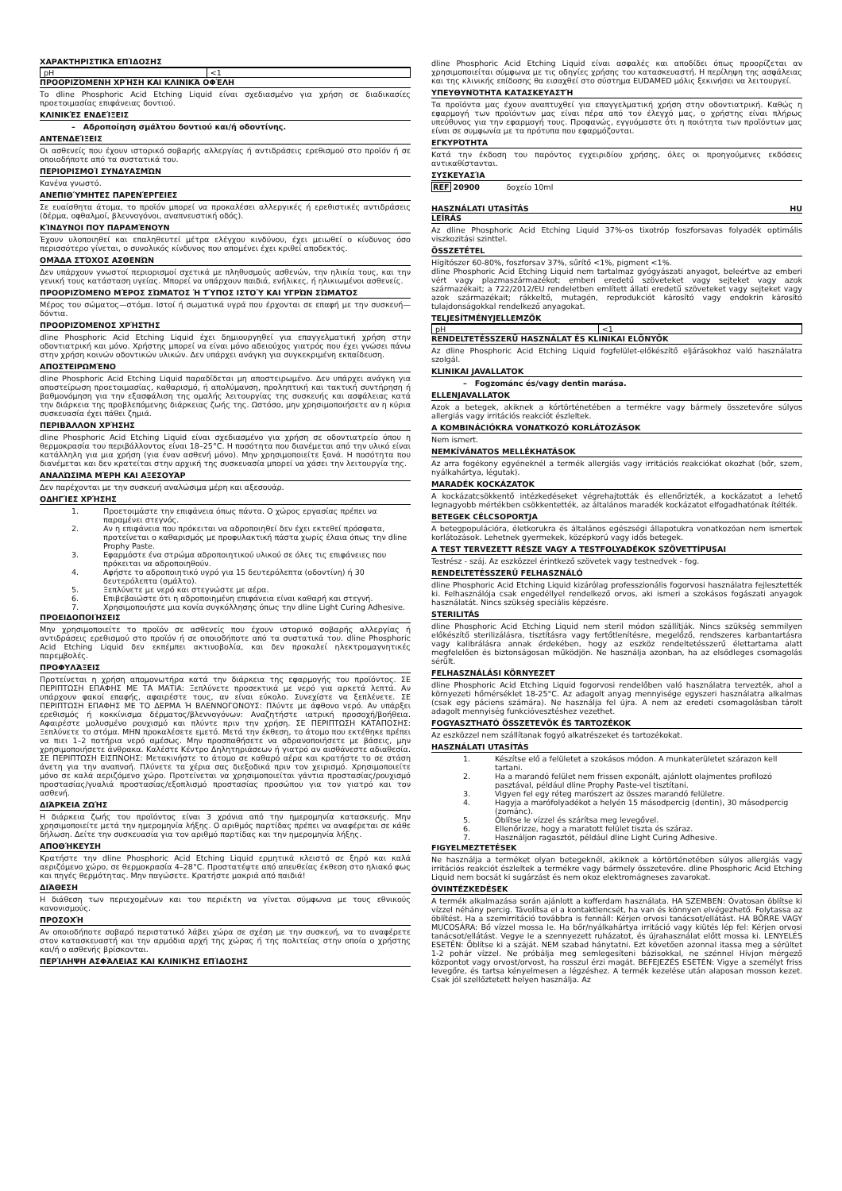ΧΑΡΑΚΤΗΡΙΣΤΙΚΆ ΕΠΊΔΟΣΗΣ
| pH | <1 |
ΠΡΟΟΡΙΖΌΜΕΝΗ ΧΡΉΣΗ ΚΑΙ ΚΛΙΝΙΚΆ ΟΦΈΛΗ
Το dline Phosphoric Acid Etching Liquid είναι σχεδιασμένο για χρήση σε διαδικασίες προετοιμασίας επιφάνειας δοντιού.
ΚΛΙΝΙΚΈΣ ΕΝΔΕΊΞΕΙΣ
– Αδροποίηση σμάλτου δοντιού και/ή οδοντίνης.
ΑΝΤΕΝΔΕΊΞΕΙΣ
Οι ασθενείς που έχουν ιστορικό σοβαρής αλλεργίας ή αντιδράσεις ερεθισμού στο προϊόν ή σε οποιοδήποτε από τα συστατικά του.
ΠΕΡΙΟΡΙΣΜΟΊ ΣΥΝΔΥΑΣΜΏΝ
Κανένα γνωστό.
ΑΝΕΠΙΘΎΜΗΤΕΣ ΠΑΡΕΝΈΡΓΕΙΕΣ
Σε ευαίσθητα άτομα, το προϊόν μπορεί να προκαλέσει αλλεργικές ή ερεθιστικές αντιδράσεις (δέρμα, οφθαλμοί, βλεννογόνοι, αναπνευστική οδός).
ΚΊΝΔΥΝΟΙ ΠΟΥ ΠΑΡΑΜΈΝΟΥΝ
Έχουν υλοποιηθεί και επαληθευτεί μέτρα ελέγχου κινδύνου, έχει μειωθεί ο κίνδυνος όσο περισσότερο γίνεται, ο συνολικός κίνδυνος που απομένει έχει κριθεί αποδεκτός.
ΟΜΆΔΑ ΣΤΌΧΟΣ ΑΣΘΕΝΏΝ
Δεν υπάρχουν γνωστοί περιορισμοί σχετικά με πληθυσμούς ασθενών, την ηλικία τους, και την γενική τους κατάσταση υγείας. Μπορεί να υπάρχουν παιδιά, ενήλικες, ή ηλικιωμένοι ασθενείς.
ΠΡΟΟΡΙΖΌΜΕΝΟ ΜΈΡΟΣ ΣΏΜΑΤΟΣ Ή ΤΎΠΟΣ ΙΣΤΟΎ ΚΑΙ ΥΓΡΏΝ ΣΏΜΑΤΟΣ
Μέρος του σώματος—στόμα. Ιστοί ή σωματικά υγρά που έρχονται σε επαφή με την συσκευή—δόντια.
ΠΡΟΟΡΙΖΌΜΕΝΟΣ ΧΡΉΣΤΗΣ
dline Phosphoric Acid Etching Liquid έχει δημιουργηθεί για επαγγελματική χρήση στην οδοντιατρική και μόνο. Χρήστης μπορεί να είναι μόνο αδειούχος γιατρός που έχει γνώσει πάνω στην χρήση κοινών οδοντικών υλικών. Δεν υπάρχει ανάγκη για συγκεκριμένη εκπαίδευση.
ΑΠΟΣΤΕΙΡΩΜΈΝΟ
dline Phosphoric Acid Etching Liquid παραδίδεται μη αποστειρωμένο. Δεν υπάρχει ανάγκη για αποστείρωση προετοιμασίας, καθαρισμό, ή απολύμανση, προληπτική και τακτική συντήρηση ή βαθμονόμηση για την εξασφάλιση της ομαλής λειτουργίας της συσκευής και ασφάλειας κατά την διάρκεια της προβλεπόμενης διάρκειας ζωής της. Ωστόσο, μην χρησιμοποιήσετε αν η κύρια συσκευασία έχει πάθει ζημιά.
ΠΕΡΙΒΆΛΛΟΝ ΧΡΉΣΗΣ
dline Phosphoric Acid Etching Liquid είναι σχεδιασμένο για χρήση σε οδοντιατρείο όπου η θερμοκρασία του περιβάλλοντος είναι 18–25°C. Η ποσότητα που διανέμεται από την υλικό είναι κατάλληλη για μια χρήση (για έναν ασθενή μόνο). Μην χρησιμοποιείτε ξανά. Η ποσότητα που διανέμεται και δεν κρατείται στην αρχική της συσκευασία μπορεί να χάσει την λειτουργία της.
ΑΝΑΛΏΣΙΜΑ ΜΈΡΗ ΚΑΙ ΑΞΕΣΟΥΆΡ
Δεν παρέχονται με την συσκευή αναλώσιμα μέρη και αξεσουάρ.
ΟΔΗΓΊΕΣ ΧΡΉΣΗΣ
1. Προετοιμάστε την επιφάνεια όπως πάντα. Ο χώρος εργασίας πρέπει να παραμένει στεγνός.
2. Αν η επιφάνεια που πρόκειται να αδροποιηθεί δεν έχει εκτεθεί πρόσφατα, προτείνεται ο καθαρισμός με προφυλακτική πάστα χωρίς έλαια όπως την dline Prophy Paste.
3. Εφαρμόστε ένα στρώμα αδροποιητικού υλικού σε όλες τις επιφάνειες που πρόκειται να αδροποιηθούν.
4. Αφήστε το αδροποιητικό υγρό για 15 δευτερόλεπτα (οδοντίνη) ή 30 δευτερόλεπτα (σμάλτο).
5. Ξεπλύνετε με νερό και στεγνώστε με αέρα.
6. Επιβεβαιώστε ότι η αδροποιημένη επιφάνεια είναι καθαρή και στεγνή.
7. Χρησιμοποιήστε μια κονία συγκόλλησης όπως την dline Light Curing Adhesive.
ΠΡΟΕΙΔΟΠΟΙΉΣΕΙΣ
Μην χρησιμοποιείτε το προϊόν σε ασθενείς που έχουν ιστορικό σοβαρής αλλεργίας ή αντιδράσεις ερεθισμού στο προϊόν ή σε οποιοδήποτε από τα συστατικά του. dline Phosphoric Acid Etching Liquid δεν εκπέμπει ακτινοβολία, και δεν προκαλεί ηλεκτρομαγνητικές παρεμβολές.
ΠΡΟΦΥΛΆΞΕΙΣ
Προτείνεται η χρήση απομονωτήρα κατά την διάρκεια της εφαρμογής του προϊόντος. ΣΕ ΠΕΡΙΠΤΩΣΗ ΕΠΑΦΗΣ ΜΕ ΤΑ ΜΑΤΙΑ: Ξεπλύνετε προσεκτικά με νερό για αρκετά λεπτά. Αν υπάρχουν φακοί επαφής, αφαιρέστε τους, αν είναι εύκολο. Συνεχίστε να ξεπλένετε. ΣΕ ΠΕΡΙΠΤΩΣΗ ΕΠΑΦΗΣ ΜΕ ΤΟ ΔΕΡΜΑ Ή ΒΛΕΝΝΟΓΟΝΟΥΣ: Πλύντε με άφθονο νερό. Αν υπάρξει ερεθισμός ή κοκκίνισμα δέρματος/βλεννογόνων: Αναζητήστε ιατρική προσοχή/βοήθεια. Αφαιρέστε μολυσμένο ρουχισμό και πλύντε πριν την χρήση. ΣΕ ΠΕΡΙΠΤΩΣΗ ΚΑΤΑΠΟΣΗΣ: Ξεπλύνετε το στόμα. ΜΗΝ προκαλέσετε εμετό. Μετά την έκθεση, το άτομο που εκτέθηκε πρέπει να πιει 1–2 ποτήρια νερό αμέσως. Μην προσπαθήσετε να αδρανοποιήσετε με βάσεις, μην χρησιμοποιήσετε άνθρακα. Καλέστε Κέντρο Δηλητηριάσεων ή γιατρό αν αισθάνεστε αδιαθεσία. ΣΕ ΠΕΡΙΠΤΩΣΗ ΕΙΣΠΝΟΗΣ: Μετακινήστε το άτομο σε καθαρό αέρα και κρατήστε το σε στάση άνετη για την αναπνοή. Πλύνετε τα χέρια σας διεξοδικά πριν τον χειρισμό. Χρησιμοποιείτε μόνο σε καλά αεριζόμενο χώρο. Προτείνεται να χρησιμοποιείται γάντια προστασίας/ρουχισμό προστασίας/γυαλιά προστασίας/εξοπλισμό προστασίας προσώπου για τον γιατρό και τον ασθενή.
ΔΙΆΡΚΕΙΑ ΖΩΉΣ
Η διάρκεια ζωής του προϊόντος είναι 3 χρόνια από την ημερομηνία κατασκευής. Μην χρησιμοποιείτε μετά την ημερομηνία λήξης. Ο αριθμός παρτίδας πρέπει να αναφέρεται σε κάθε δήλωση. Δείτε την συσκευασία για τον αριθμό παρτίδας και την ημερομηνία λήξης.
ΑΠΟΘΉΚΕΥΣΗ
Κρατήστε την dline Phosphoric Acid Etching Liquid ερμητικά κλειστό σε ξηρό και καλά αεριζόμενο χώρο, σε θερμοκρασία 4–28°C. Προστατέψτε από απευθείας έκθεση στο ηλιακό φως και πηγές θερμότητας. Μην παγώσετε. Κρατήστε μακριά από παιδιά!
ΔΙΆΘΕΣΗ
Η διάθεση των περιεχομένων και του περιέκτη να γίνεται σύμφωνα με τους εθνικούς κανονισμούς.
ΠΡΟΣΟΧΉ
Αν οποιοδήποτε σοβαρό περιστατικό λάβει χώρα σε σχέση με την συσκευή, να το αναφέρετε στον κατασκευαστή και την αρμόδια αρχή της χώρας ή της πολιτείας στην οποία ο χρήστης και/ή ο ασθενής βρίσκονται.
ΠΕΡΊΛΗΨΗ ΑΣΦΆΛΕΙΑΣ ΚΑΙ ΚΛΙΝΙΚΉΣ ΕΠΊΔΟΣΗΣ
dline Phosphoric Acid Etching Liquid είναι ασφαλές και αποδίδει όπως προορίζεται αν χρησιμοποιείται σύμφωνα με τις οδηγίες χρήσης του κατασκευαστή. Η περίληψη της ασφάλειας και της κλινικής επίδοσης θα εισαχθεί στο σύστημα EUDAMED μόλις ξεκινήσει να λειτουργεί.
ΥΠΕΥΘΥΝΌΤΗΤΑ ΚΑΤΑΣΚΕΥΑΣΤΉ
Τα προϊόντα μας έχουν αναπτυχθεί για επαγγελματική χρήση στην οδοντιατρική. Καθώς η εφαρμογή των προϊόντων μας είναι πέρα από τον έλεγχό μας, ο χρήστης είναι πλήρως υπεύθυνος για την εφαρμογή τους. Προφανώς, εγγυόμαστε ότι η ποιότητα των προϊόντων μας είναι σε συμφωνία με τα πρότυπα που εφαρμόζονται.
ΕΓΚΥΡΌΤΗΤΑ
Κατά την έκδοση του παρόντος εγχειριδίου χρήσης, όλες οι προηγούμενες εκδόσεις αντικαθίστανται.
ΣΥΣΚΕΥΑΣΊΑ
REF 20900 δοχείο 10ml
HASZNÁLATI UTASÍTÁS HU
LEÍRÁS
Az dline Phosphoric Acid Etching Liquid 37%-os tixotróp foszforsavas folyadék optimális viszkozitási szinttel.
ÖSSZETÉTEL
Hígítószer 60-80%, foszforsav 37%, sűrítő <1%, pigment <1%.
dline Phosphoric Acid Etching Liquid nem tartalmaz gyógyászati anyagot, beleértve az emberi vért vagy plazmaszármazékot; emberi eredetű szöveteket vagy sejteket vagy azok származékait; a 722/2012/EU rendeletben említett állati eredetű szöveteket vagy sejteket vagy azok származékait; rákkeltő, mutagén, reprodukciót károsító vagy endokrin károsító tulajdonságokkal rendelkező anyagokat.
TELJESÍTMÉNYJELLEMZŐK
| pH | <1 |
RENDELTETÉSSZERŰ HASZNÁLAT ÉS KLINIKAI ELŐNYÖK
Az dline Phosphoric Acid Etching Liquid fogfelület-előkészítő eljárásokhoz való használatra szolgál.
KLINIKAI JAVALLATOK
– Fogzománc és/vagy dentin marása.
ELLENJAVALLATOK
Azok a betegek, akiknek a kórtörténetében a termékre vagy bármely összetevőre súlyos allergiás vagy irritációs reakciót észleltek.
A KOMBINÁCIÓKRA VONATKOZÓ KORLÁTOZÁSOK
Nem ismert.
NEMKÍVÁNATOS MELLÉKHATÁSOK
Az arra fogékony egyéneknél a termék allergiás vagy irritációs reakciókat okozhat (bőr, szem, nyálkahártya, légutak).
MARADÉK KOCKÁZATOK
A kockázatcsökkentő intézkedéseket végrehajtották és ellenőrizték, a kockázatot a lehető legnagyobb mértékben csökkentették, az általános maradék kockázatot elfogadhatónak ítélték.
BETEGEK CÉLCSOPORTJA
A betegpopulációra, életkorukra és általános egészségi állapotukra vonatkozóan nem ismertek korlátozások. Lehetnek gyermekek, középkorú vagy idős betegek.
A TEST TERVEZETT RÉSZE VAGY A TESTFOLYADÉKOK SZÖVETTÍPUSAI
Testrész - száj. Az eszközzel érintkező szövetek vagy testnedvek - fog.
RENDELTETÉSSZERŰ FELHASZNÁLÓ
dline Phosphoric Acid Etching Liquid kizárólag professzionális fogorvosi használatra fejlesztették ki. Felhasználója csak engedéllyel rendelkező orvos, aki ismeri a szokásos fogászati anyagok használatát. Nincs szükség speciális képzésre.
STERILITÁS
dline Phosphoric Acid Etching Liquid nem steril módon szállítják. Nincs szükség semmilyen előkészítő sterilizálásra, tisztításra vagy fertőtlenítésre, megelőző, rendszeres karbantartásra vagy kalibrálásra annak érdekében, hogy az eszköz rendeltetésszerű élettartama alatt megfelelően és biztonságosan működjön. Ne használja azonban, ha az elsődleges csomagolás sérült.
FELHASZNÁLÁSI KÖRNYEZET
dline Phosphoric Acid Etching Liquid fogorvosi rendelőben való használatra tervezték, ahol a környezeti hőmérséklet 18-25°C. Az adagolt anyag mennyisége egyszeri használatra alkalmas (csak egy páciens számára). Ne használja fel újra. A nem az eredeti csomagolásban tárolt adagolt mennyiség funkcióvesztéshez vezethet.
FOGYASZTHATÓ ÖSSZETEVŐK ÉS TARTOZÉKOK
Az eszközzel nem szállítanak fogyó alkatrészeket és tartozékokat.
HASZNÁLATI UTASÍTÁS
1. Készítse elő a felületet a szokásos módon. A munkaterületet szárazon kell tartani.
2. Ha a marandó felület nem frissen exponált, ajánlott olajmentes profilozó pasztával, például dline Prophy Paste-vel tisztítani.
3. Vigyen fel egy réteg marószert az összes marandó felületre.
4. Hagyja a marófolyadékot a helyén 15 másodpercig (dentin), 30 másodpercig (zománc).
5. Öblítse le vízzel és szárítsa meg levegővel.
6. Ellenőrizze, hogy a maratott felület tiszta és száraz.
7. Használjon ragasztót, például dline Light Curing Adhesive.
FIGYELMEZTETÉSEK
Ne használja a terméket olyan betegeknél, akiknek a kórtörténetében súlyos allergiás vagy irritációs reakciót észleltek a termékre vagy bármely összetevőre. dline Phosphoric Acid Etching Liquid nem bocsát ki sugárzást és nem okoz elektromágneses zavarokat.
ÓVINTÉZKEDÉSEK
A termék alkalmazása során ajánlott a kofferdam használata. HA SZEMBEN: Óvatosan öblítse ki vízzel néhány percig. Távolítsa el a kontaktlencsét, ha van és könnyen elvégezhető. Folytassa az öblítést. Ha a szemirritáció továbbra is fennáll: Kérjen orvosi tanácsot/ellátást. HA BŐRRE VAGY MUCOSÁRA: Bő vízzel mossa le. Ha bőr/nyálkahártya irritáció vagy kiütés lép fel: Kérjen orvosi tanácsot/ellátást. Vegye le a szennyezett ruházatot, és újrahasználat előtt mossa ki. LENYELÉS ESETÉN: Öblítse ki a száját. NEM szabad hánytatni. Ezt követően azonnal itassa meg a sérültet 1-2 pohár vízzel. Ne próbálja meg semlegesíteni bázisokkal, ne szénnel Hívjon mérgező központot vagy orvost/orvost, ha rosszul érzi magát. BEFEJEZÉS ESETÉN: Vigye a személyt friss levegőre, és tartsa kényelmesen a légzéshez. A termék kezelése után alaposan mosson kezet. Csak jól szellőztetett helyen használja. Az